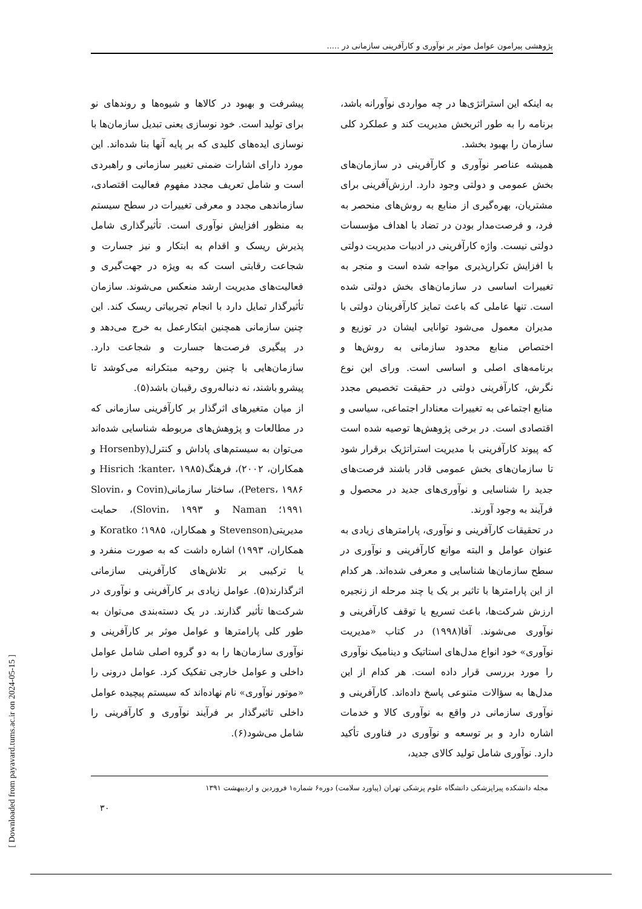پژوهشی پیرامون عوامل موثر بر نوآوری و کارآفرینی سازمانی در .....
به اینکه این استراتژی‌ها در چه مواردی نوآورانه باشد، برنامه را به طور اثربخش مدیریت کند و عملکرد کلی سازمان را بهبود بخشد.
همیشه عناصر نوآوری و کارآفرینی در سازمان‌های بخش عمومی و دولتی وجود دارد. ارزش‌آفرینی برای مشتریان، بهره‌گیری از منابع به روش‌های منحصر به فرد، و فرصت‌مدار بودن در تضاد با اهداف مؤسسات دولتی نیست. واژه کارآفرینی در ادبیات مدیریت دولتی با افزایش تکرارپذیری مواجه شده است و منجر به تغییرات اساسی در سازمان‌های بخش دولتی شده است. تنها عاملی که باعث تمایز کارآفرینان دولتی با مدیران معمول می‌شود توانایی ایشان در توزیع و اختصاص منابع محدود سازمانی به روش‌ها و برنامه‌های اصلی و اساسی است. ورای این نوع نگرش، کارآفرینی دولتی در حقیقت تخصیص مجدد منابع اجتماعی به تغییرات معنادار اجتماعی، سیاسی و اقتصادی است. در برخی پژوهش‌ها توصیه شده است که پیوند کارآفرینی با مدیریت استراتژیک برقرار شود تا سازمان‌های بخش عمومی قادر باشند فرصت‌های جدید را شناسایی و نوآوری‌های جدید در محصول و فرآیند به وجود آورند.
در تحقیقات کارآفرینی و نوآوری، پارامترهای زیادی به عنوان عوامل و البته موانع کارآفرینی و نوآوری در سطح سازمان‌ها شناسایی و معرفی شده‌اند. هر کدام از این پارامترها با تاثیر بر یک یا چند مرحله از زنجیره ارزش شرکت‌ها، باعث تسریع یا توقف کارآفرینی و نوآوری می‌شوند. آفا(۱۹۹۸) در کتاب «مدیریت نوآوری» خود انواع مدل‌های استاتیک و دینامیک نوآوری را مورد بررسی قرار داده است. هر کدام از این مدل‌ها به سؤالات متنوعی پاسخ داده‌اند. کارآفرینی و نوآوری سازمانی در واقع به نوآوری کالا و خدمات اشاره دارد و بر توسعه و نوآوری در فناوری تأکید دارد. نوآوری شامل تولید کالای جدید،
پیشرفت و بهبود در کالاها و شیوه‌ها و روندهای نو برای تولید است. خود نوسازی یعنی تبدیل سازمان‌ها با نوسازی ایده‌های کلیدی که بر پایه آنها بنا شده‌اند. این مورد دارای اشارات ضمنی تغییر سازمانی و راهبردی است و شامل تعریف مجدد مفهوم فعالیت اقتصادی، سازماندهی مجدد و معرفی تغییرات در سطح سیستم به منظور افزایش نوآوری است. تأثیرگذاری شامل پذیرش ریسک و اقدام به ابتکار و نیز جسارت و شجاعت رقابتی است که به ویژه در جهت‌گیری و فعالیت‌های مدیریت ارشد منعکس می‌شوند. سازمان تأثیرگذار تمایل دارد با انجام تجربیاتی ریسک کند. این چنین سازمانی همچنین ابتکارعمل به خرج می‌دهد و در پیگیری فرصت‌ها جسارت و شجاعت دارد. سازمان‌هایی با چنین روحیه مبتکرانه می‌کوشد تا پیشرو باشند، نه دنباله‌روی رقیبان باشد(۵).
از میان متغیرهای اثرگذار بر کارآفرینی سازمانی که در مطالعات و پژوهش‌های مربوطه شناسایی شده‌اند می‌توان به سیستم‌های پاداش و کنترل(Horsenby و همکاران، ۲۰۰۲)، فرهنگ(kanter، ۱۹۸۵؛ Hisrich و Peters، ۱۹۸۶)، ساختار سازمانی(Covin و Slovin، ۱۹۹۱؛ Naman و Slovin، ۱۹۹۳)، حمایت مدیریتی(Stevenson و همکاران، ۱۹۸۵؛ Koratko و همکاران، ۱۹۹۳) اشاره داشت که به صورت منفرد و یا ترکیبی بر تلاش‌های کارآفرینی سازمانی اثرگذارند(۵). عوامل زیادی بر کارآفرینی و نوآوری در شرکت‌ها تأثیر گذارند. در یک دسته‌بندی می‌توان به طور کلی پارامترها و عوامل موثر بر کارآفرینی و نوآوری سازمان‌ها را به دو گروه اصلی شامل عوامل داخلی و عوامل خارجی تفکیک کرد. عوامل درونی را «موتور نوآوری» نام نهاده‌اند که سیستم پیچیده عوامل داخلی تاثیرگذار بر فرآیند نوآوری و کارآفرینی را شامل می‌شود(۶).
مجله دانشکده پیراپزشکی دانشگاه علوم پزشکی تهران (پیاورد سلامت) دوره۶ شماره۱ فروردین و اردیبهشت ۱۳۹۱
۳۰
[ Downloaded from payavard.tums.ac.ir on 2024-05-15 ]